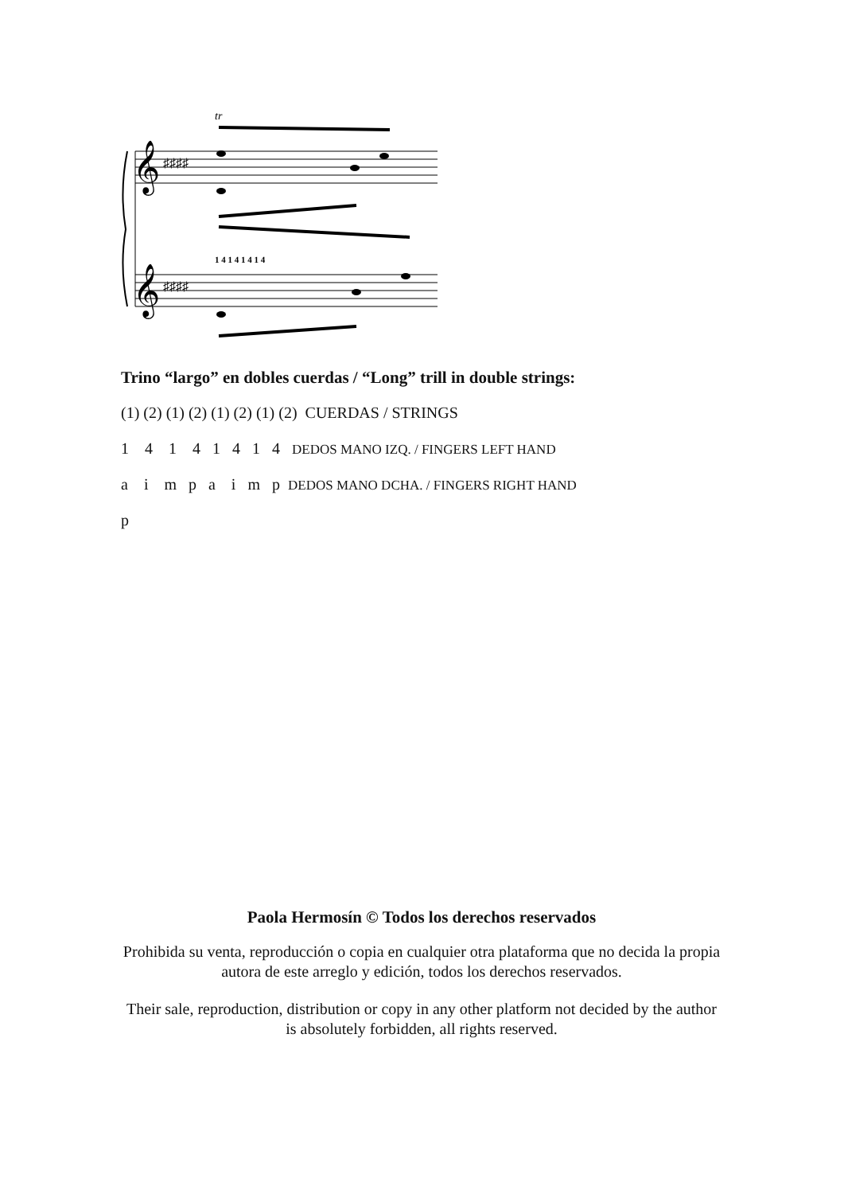𝄞
𝄞
♯♯♯♯
♯♯♯♯
tr
1 4 1 4 1 4 1 4
Trino “largo” en dobles cuerdas / “Long” trill in double strings:
(1) (2) (1) (2) (1) (2) (1) (2) CUERDAS / STRINGS
1 4 1 4 1 4 1 4 DEDOS MANO IZQ. / FINGERS LEFT HAND
a i m p a i m p DEDOS MANO DCHA. / FINGERS RIGHT HAND
p
Paola Hermosín © Todos los derechos reservados
Prohibida su venta, reproducción o copia en cualquier otra plataforma que no decida la propia autora de este arreglo y edición, todos los derechos reservados.
Their sale, reproduction, distribution or copy in any other platform not decided by the author is absolutely forbidden, all rights reserved.